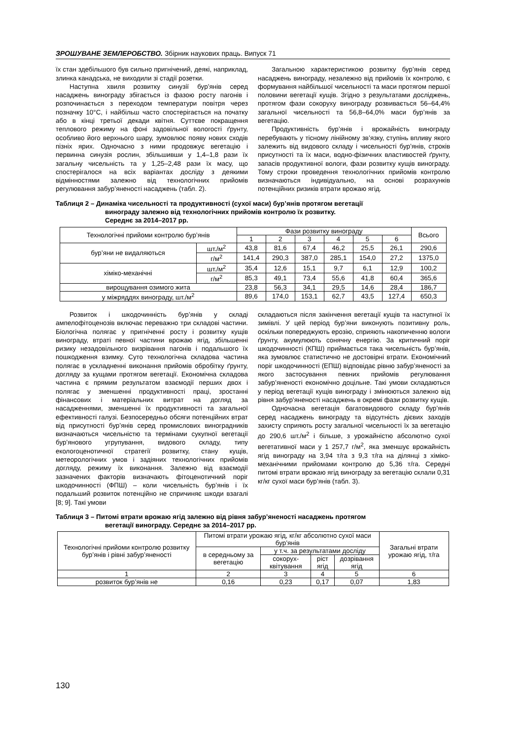ЗРОШУВАНЕ ЗЕМЛЕРОБСТВО. Збірник наукових праць. Випуск 71
їх стан здебільшого був сильно пригнічений, деякі, наприклад, злинка канадська, не виходили зі стадії розетки.
Наступна хвиля розвитку синузії бур’янів серед насаджень винограду збігається із фазою росту пагонів і розпочинається з переходом температури повітря через позначку 10°С, і найбільш часто спостерігається на початку або в кінці третьої декади квітня. Суттєве покращення теплового режиму на фоні задовільної вологості ґрунту, особливо його верхнього шару, зумовлює появу нових сходів пізніх ярих. Одночасно з ними продовжує вегетацію і первинна синузія рослин, збільшивши у 1,4–1,8 рази їх загальну чисельність та у 1,25–2,48 рази їх масу, що спостерігалося на всіх варіантах досліду з деякими відмінностями залежно від технологічних прийомів регулювання забур’яненості насаджень (табл. 2).
Загальною характеристикою розвитку бур’янів серед насаджень винограду, незалежно від прийомів їх контролю, є формування найбільшої чисельності та маси протягом першої половини вегетації кущів. Згідно з результатами досліджень, протягом фази сокоруху винограду розвивається 56–64,4% загальної чисельності та 56,8–64,0% маси бур’янів за вегетацію.
Продуктивність бур’янів і врожайність винограду перебувають у тісному лінійному зв’язку, ступінь впливу якого залежить від видового складу і чисельності бур’янів, строків присутності та їх маси, водно-фізичних властивостей ґрунту, запасів продуктивної вологи, фази розвитку кущів винограду. Тому строки проведення технологічних прийомів контролю визначаються індивідуально, на основі розрахунків потенційних ризиків втрати врожаю ягід.
Таблиця 2 – Динаміка чисельності та продуктивності (сухої маси) бур’янів протягом вегетації
винограду залежно від технологічних прийомів контролю їх розвитку.
Середнє за 2014–2017 рр.
| Технологічні прийоми контролю бур’янів | | Фази розвитку винограду | | | | | | Всього |
| --- | --- | --- | --- | --- | --- | --- | --- | --- |
| | | 1 | 2 | 3 | 4 | 5 | 6 | |
| бур’яни не видаляються | шт./м<sup>2</sup> | 43,8 | 81,6 | 67,4 | 46,2 | 25,5 | 26,1 | 290,6 |
| | г/м<sup>2</sup> | 141,4 | 290,3 | 387,0 | 285,1 | 154,0 | 27,2 | 1375,0 |
| хіміко-механічні | шт./м<sup>2</sup> | 35,4 | 12,6 | 15,1 | 9,7 | 6,1 | 12,9 | 100,2 |
| | г/м<sup>2</sup> | 85,3 | 49,1 | 73,4 | 55,6 | 41,8 | 60,4 | 365,6 |
| вирощування озимого жита | | 23,8 | 56,3 | 34,1 | 29,5 | 14,6 | 28,4 | 186,7 |
| у міжряддях винограду, шт./м<sup>2</sup> | | 89,6 | 174,0 | 153,1 | 62,7 | 43,5 | 127,4 | 650,3 |
Розвиток і шкодочинність бур’янів у складі ампелофітоценозів включає переважно три складові частини. Біологічна полягає у пригніченні росту і розвитку кущів винограду, втраті певної частини врожаю ягід, збільшенні ризику незадовільного визрівання пагонів і подальшого їх пошкодження взимку. Суто технологічна складова частина полягає в ускладненні виконання прийомів обробітку ґрунту, догляду за кущами протягом вегетації. Економічна складова частина є прямим результатом взаємодії перших двох і полягає у зменшенні продуктивності праці, зростанні фінансових і матеріальних витрат на догляд за насадженнями, зменшенні їх продуктивності та загальної ефективності галузі. Безпосередньо обсяги потенційних втрат від присутності бур’янів серед промислових виноградників визначаються чисельністю та термінами сукупної вегетації бур’янового угрупування, видового складу, типу екологоценотичної стратегії розвитку, стану кущів, метеорологічних умов і задіяних технологічних прийомів догляду, режиму їх виконання. Залежно від взаємодії зазначених факторів визначають фітоценотичний поріг шкодочинності (ФПШ) – коли чисельність бур’янів і їх подальший розвиток потенційно не спричиняє шкоди взагалі [8; 9]. Такі умови
складаються після закінчення вегетації кущів та наступної їх зимівлі. У цей період бур’яни виконують позитивну роль, оскільки попереджують ерозію, сприяють накопиченню вологи ґрунту, акумулюють сонячну енергію. За критичний поріг шкодочинності (КПШ) приймається така чисельність бур’янів, яка зумовлює статистично не достовірні втрати. Економічний поріг шкодочинності (ЕПШ) відповідає рівню забур’яненості за якого застосування певних прийомів регулювання забур’яненості економічно доцільне. Такі умови складаються у період вегетації кущів винограду і змінюються залежно від рівня забур’яненості насаджень в окремі фази розвитку кущів.
Одночасна вегетація багатовидового складу бур’янів серед насаджень винограду та відсутність дієвих заходів захисту сприяють росту загальної чисельності їх за вегетацію до 290,6 шт./м<sup>2</sup> і більше, з урожайністю абсолютно сухої вегетативної маси у 1 257,7 г/м<sup>2</sup>, яка зменшує врожайність ягід винограду на 3,94 т/га з 9,3 т/га на ділянці з хіміко-механічними прийомами контролю до 5,36 т/га. Середні питомі втрати врожаю ягід винограду за вегетацію склали 0,31 кг/кг сухої маси бур’янів (табл. 3).
Таблиця 3 – Питомі втрати врожаю ягід залежно від рівня забур’яненості насаджень протягом
вегетації винограду. Середнє за 2014–2017 рр.
| Технологічні прийоми контролю розвитку бур’янів і рівні забур’яненості | Питомі втрати урожаю ягід, кг/кг абсолютно сухої маси бур’янів | | | | Загальні втрати урожаю ягід, т/га |
| --- | --- | --- | --- | --- | --- |
| | в середньому за вегетацію | у т.ч. за результатами досліду | | | |
| | | сокорух-квітування | ріст ягід | дозрівання ягід | |
| 1 | 2 | 3 | 4 | 5 | 6 |
| розвиток бур’янів не | 0,16 | 0,23 | 0,17 | 0,07 | 1,83 |
130